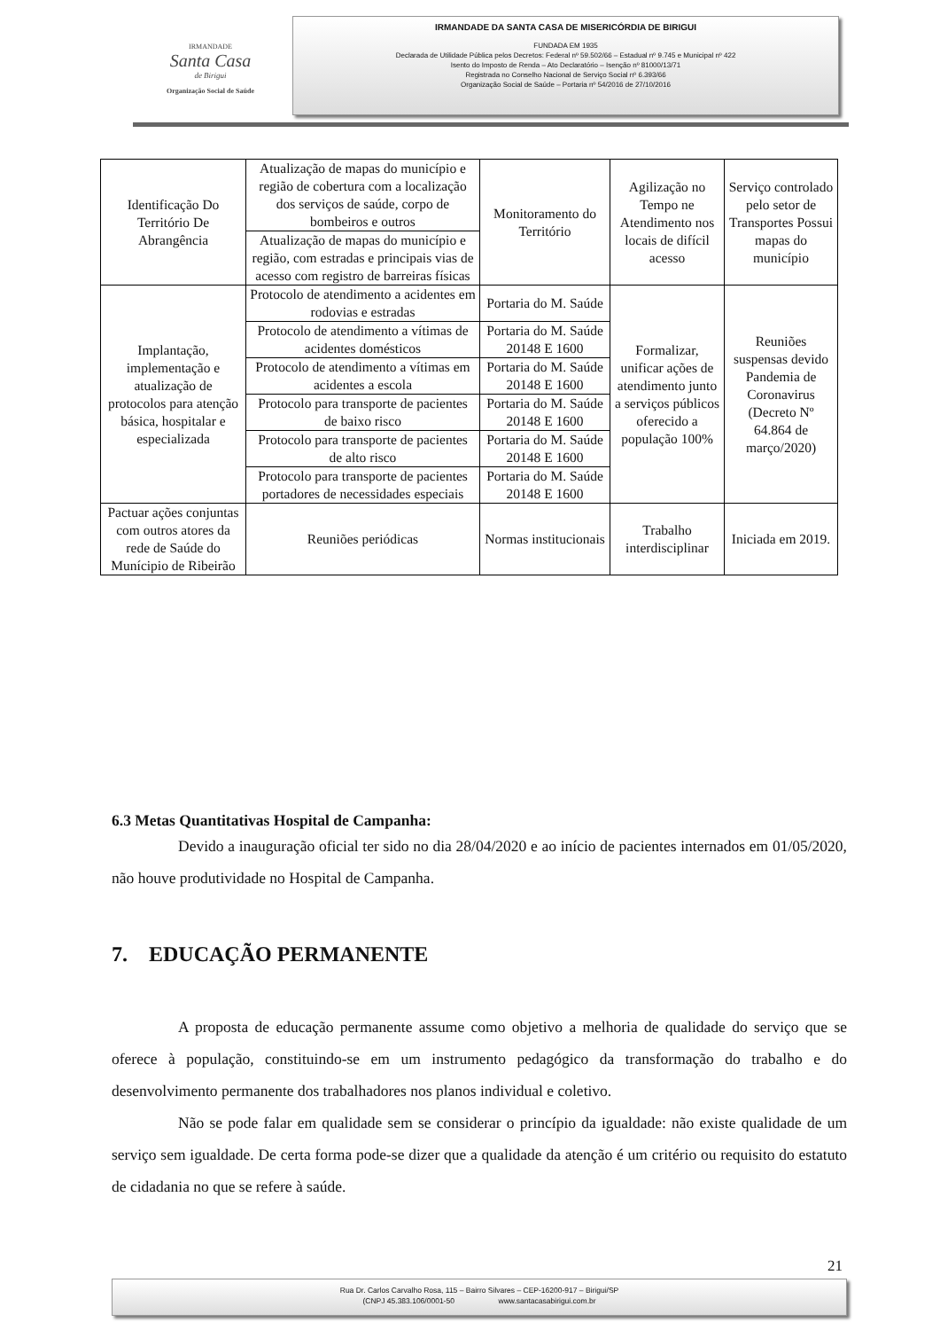IRMANDADE
Santa Casa
de Birigui
Organização Social de Saúde
IRMANDADE DA SANTA CASA DE MISERICÓRDIA DE BIRIGUI
FUNDADA EM 1935
Declarada de Utilidade Pública pelos Decretos: Federal nº 59.502/66 – Estadual nº 9.745 e Municipal nº 422
Isento do Imposto de Renda – Ato Declaratório – Isenção nº 81000/13/71
Registrada no Conselho Nacional de Serviço Social nº 6.393/66
Organização Social de Saúde – Portaria nº 54/2016 de 27/10/2016
| Identificação Do Território De Abrangência | Atualização de mapas do município e região de cobertura com a localização dos serviços de saúde, corpo de bombeiros e outros | Monitoramento do Território | Agilização no Tempo ne Atendimento nos locais de difícil acesso | Serviço controlado pelo setor de Transportes Possui mapas do município |
| | Atualização de mapas do município e região, com estradas e principais vias de acesso com registro de barreiras físicas | | | |
| Implantação, implementação e atualização de protocolos para atenção básica, hospitalar e especializada | Protocolo de atendimento a acidentes em rodovias e estradas | Portaria do M. Saúde | Formalizar, unificar ações de atendimento junto a serviços públicos oferecido a população 100% | Reuniões suspensas devido Pandemia de Coronavirus (Decreto Nº 64.864 de março/2020) |
| | Protocolo de atendimento a vítimas de acidentes domésticos | Portaria do M. Saúde 20148 E 1600 | | |
| | Protocolo de atendimento a vítimas em acidentes a escola | Portaria do M. Saúde 20148 E 1600 | | |
| | Protocolo para transporte de pacientes de baixo risco | Portaria do M. Saúde 20148 E 1600 | | |
| | Protocolo para transporte de pacientes de alto risco | Portaria do M. Saúde 20148 E 1600 | | |
| | Protocolo para transporte de pacientes portadores de necessidades especiais | Portaria do M. Saúde 20148 E 1600 | | |
| Pactuar ações conjuntas com outros atores da rede de Saúde do Munícipio de Ribeirão | Reuniões periódicas | Normas institucionais | Trabalho interdisciplinar | Iniciada em 2019. |
6.3 Metas Quantitativas Hospital de Campanha:
Devido a inauguração oficial ter sido no dia 28/04/2020 e ao início de pacientes internados em 01/05/2020, não houve produtividade no Hospital de Campanha.
7. EDUCAÇÃO PERMANENTE
A proposta de educação permanente assume como objetivo a melhoria de qualidade do serviço que se oferece à população, constituindo-se em um instrumento pedagógico da transformação do trabalho e do desenvolvimento permanente dos trabalhadores nos planos individual e coletivo.
Não se pode falar em qualidade sem se considerar o princípio da igualdade: não existe qualidade de um serviço sem igualdade. De certa forma pode-se dizer que a qualidade da atenção é um critério ou requisito do estatuto de cidadania no que se refere à saúde.
21
Rua Dr. Carlos Carvalho Rosa, 115 – Bairro Silvares – CEP-16200-917 – Birigui/SP
(CNPJ 45.383.106/0001-50 www.santacasabirigui.com.br